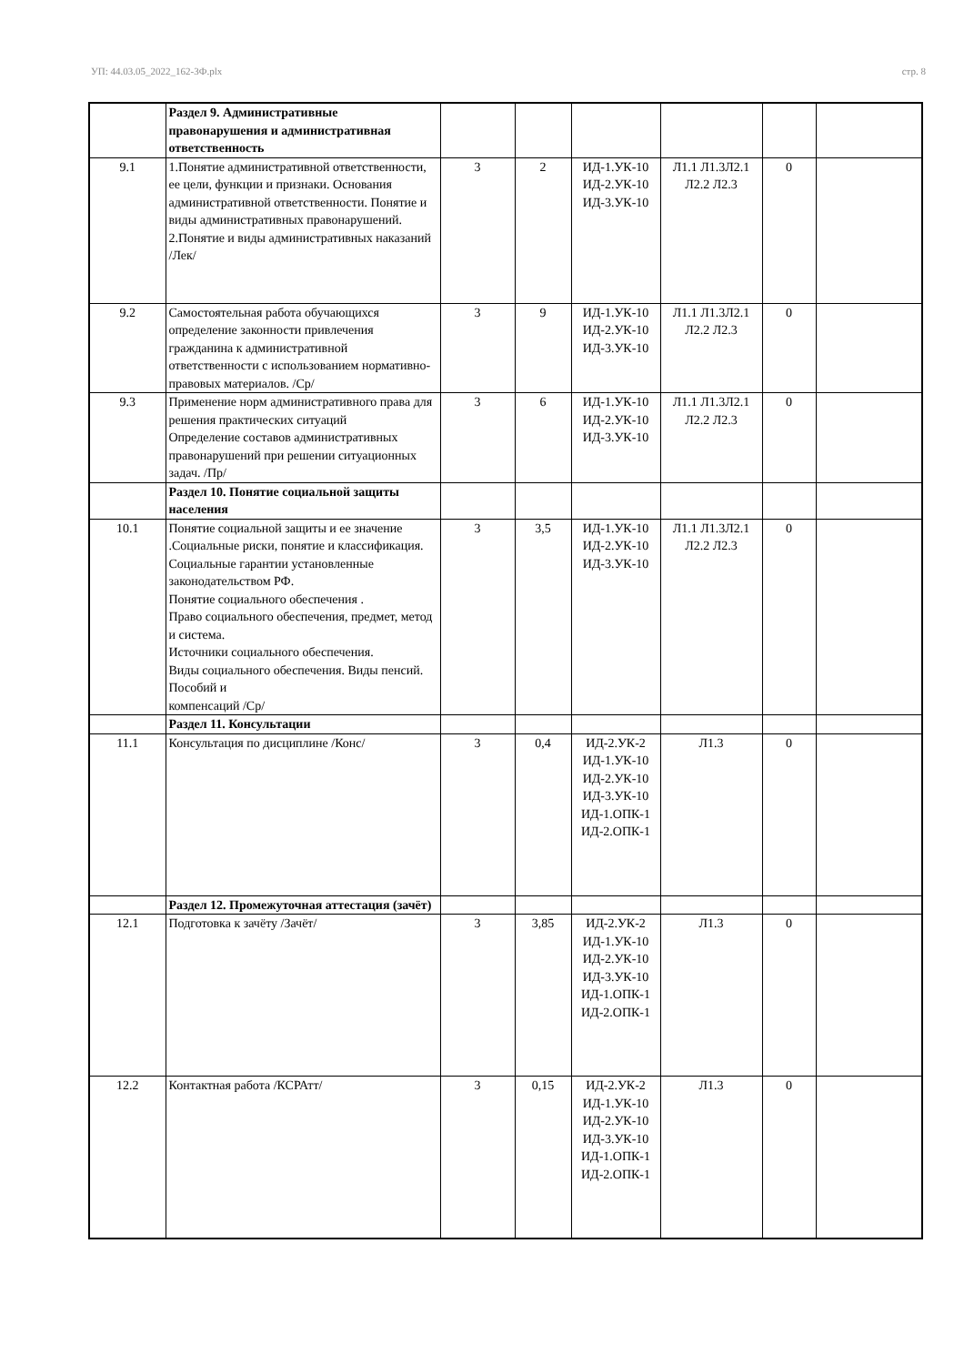УП: 44.03.05_2022_162-3Ф.plx стр. 8
| | Раздел 9. Административные правонарушения и административная ответственность | | | | | | |
| 9.1 | 1.Понятие административной ответственности, ее цели, функции и признаки. Основания административной ответственности. Понятие и виды административных правонарушений. 2.Понятие и виды административных наказаний /Лек/ | 3 | 2 | ИД-1.УК-10 ИД-2.УК-10 ИД-3.УК-10 | Л1.1 Л1.3Л2.1 Л2.2 Л2.3 | 0 | |
| 9.2 | Самостоятельная работа обучающихся определение законности привлечения гражданина к административной ответственности с использованием нормативно-правовых материалов. /Ср/ | 3 | 9 | ИД-1.УК-10 ИД-2.УК-10 ИД-3.УК-10 | Л1.1 Л1.3Л2.1 Л2.2 Л2.3 | 0 | |
| 9.3 | Применение норм административного права для решения практических ситуаций Определение составов административных правонарушений при решении ситуационных задач. /Пр/ | 3 | 6 | ИД-1.УК-10 ИД-2.УК-10 ИД-3.УК-10 | Л1.1 Л1.3Л2.1 Л2.2 Л2.3 | 0 | |
| | Раздел 10. Понятие социальной защиты населения | | | | | | |
| 10.1 | Понятие социальной защиты и ее значение .Социальные риски, понятие и классификация. Социальные гарантии установленные законодательством РФ. Понятие социального обеспечения . Право социального обеспечения, предмет, метод и система. Источники социального обеспечения. Виды социального обеспечения. Виды пенсий. Пособий и компенсаций /Ср/ | 3 | 3,5 | ИД-1.УК-10 ИД-2.УК-10 ИД-3.УК-10 | Л1.1 Л1.3Л2.1 Л2.2 Л2.3 | 0 | |
| | Раздел 11. Консультации | | | | | | |
| 11.1 | Консультация по дисциплине /Конс/ | 3 | 0,4 | ИД-2.УК-2 ИД-1.УК-10 ИД-2.УК-10 ИД-3.УК-10 ИД-1.ОПК-1 ИД-2.ОПК-1 | Л1.3 | 0 | |
| | Раздел 12. Промежуточная аттестация (зачёт) | | | | | | |
| 12.1 | Подготовка к зачёту /Зачёт/ | 3 | 3,85 | ИД-2.УК-2 ИД-1.УК-10 ИД-2.УК-10 ИД-3.УК-10 ИД-1.ОПК-1 ИД-2.ОПК-1 | Л1.3 | 0 | |
| 12.2 | Контактная работа /КСРАтт/ | 3 | 0,15 | ИД-2.УК-2 ИД-1.УК-10 ИД-2.УК-10 ИД-3.УК-10 ИД-1.ОПК-1 ИД-2.ОПК-1 | Л1.3 | 0 | |